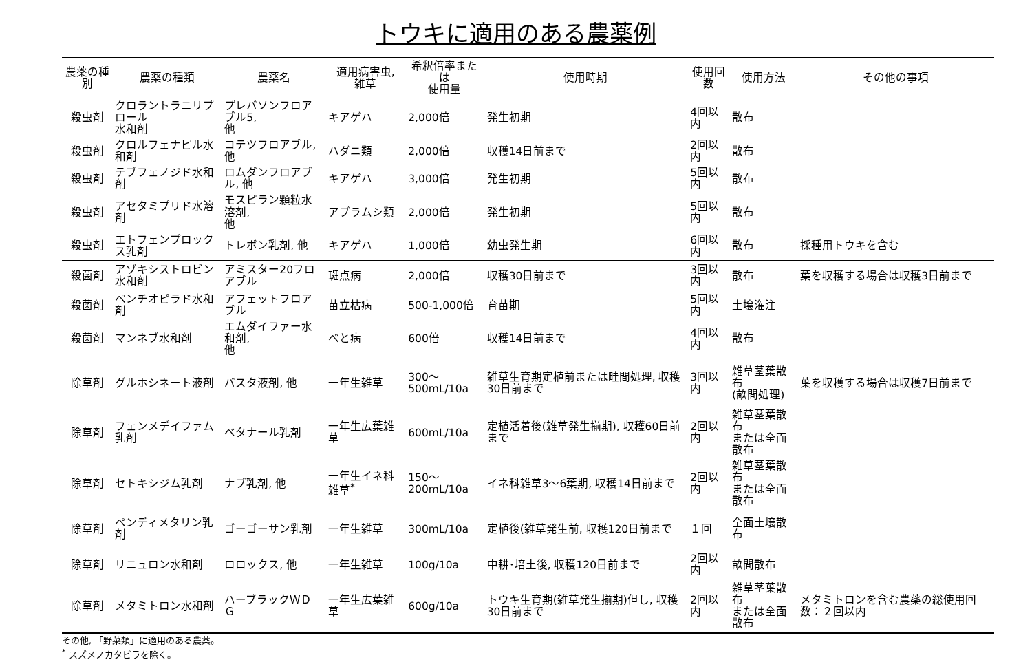トウキに適用のある農薬例
| 農薬の種別 | 農薬の種類 | 農薬名 | 適用病害虫, 雑草 | 希釈倍率または 使用量 | 使用時期 | 使用回数 | 使用方法 | その他の事項 |
| --- | --- | --- | --- | --- | --- | --- | --- | --- |
| 殺虫剤 | クロラントラニリプロール 水和剤 | プレバソンフロアブル5, 他 | キアゲハ | 2,000倍 | 発生初期 | 4回以内 | 散布 | |
| 殺虫剤 | クロルフェナピル水和剤 | コテツフロアブル, 他 | ハダニ類 | 2,000倍 | 収穫14日前まで | 2回以内 | 散布 | |
| 殺虫剤 | テブフェノジド水和剤 | ロムダンフロアブル, 他 | キアゲハ | 3,000倍 | 発生初期 | 5回以内 | 散布 | |
| 殺虫剤 | アセタミプリド水溶剤 | モスピラン顆粒水溶剤, 他 | アブラムシ類 | 2,000倍 | 発生初期 | 5回以内 | 散布 | |
| 殺虫剤 | エトフェンプロックス乳剤 | トレボン乳剤, 他 | キアゲハ | 1,000倍 | 幼虫発生期 | 6回以内 | 散布 | 採種用トウキを含む |
| 殺菌剤 | アゾキシストロビン水和剤 | アミスター20フロアブル | 斑点病 | 2,000倍 | 収穫30日前まで | 3回以内 | 散布 | 葉を収穫する場合は収穫3日前まで |
| 殺菌剤 | ペンチオピラド水和剤 | アフェットフロアブル | 苗立枯病 | 500-1,000倍 | 育苗期 | 5回以内 | 土壌潅注 | |
| 殺菌剤 | マンネブ水和剤 | エムダイファー水和剤, 他 | べと病 | 600倍 | 収穫14日前まで | 4回以内 | 散布 | |
| 除草剤 | グルホシネート液剤 | バスタ液剤, 他 | 一年生雑草 | 300～ 500mL/10a | 雑草生育期定植前または畦間処理, 収穫30日前まで | 3回以内 | 雑草茎葉散布 (畝間処理) | 葉を収穫する場合は収穫7日前まで |
| 除草剤 | フェンメデイファム乳剤 | ベタナール乳剤 | 一年生広葉雑草 | 600mL/10a | 定植活着後(雑草発生揃期), 収穫60日前まで | 2回以内 | 雑草茎葉散布 または全面散布 | |
| 除草剤 | セトキシジム乳剤 | ナブ乳剤, 他 | 一年生イネ科雑草<sup>*</sup> | 150～ 200mL/10a | イネ科雑草3～6葉期, 収穫14日前まで | 2回以内 | 雑草茎葉散布 または全面散布 | |
| 除草剤 | ペンディメタリン乳剤 | ゴーゴーサン乳剤 | 一年生雑草 | 300mL/10a | 定植後(雑草発生前, 収穫120日前まで | １回 | 全面土壌散布 | |
| 除草剤 | リニュロン水和剤 | ロロックス, 他 | 一年生雑草 | 100g/10a | 中耕･培土後, 収穫120日前まで | 2回以内 | 畝間散布 | |
| 除草剤 | メタミトロン水和剤 | ハーブラックＷＤＧ | 一年生広葉雑草 | 600g/10a | トウキ生育期(雑草発生揃期)但し, 収穫30日前まで | 2回以内 | 雑草茎葉散布 または全面散布 | メタミトロンを含む農薬の総使用回数：２回以内 |
その他, 「野菜類」に適用のある農薬。
<sup>*</sup> スズメノカタビラを除く。